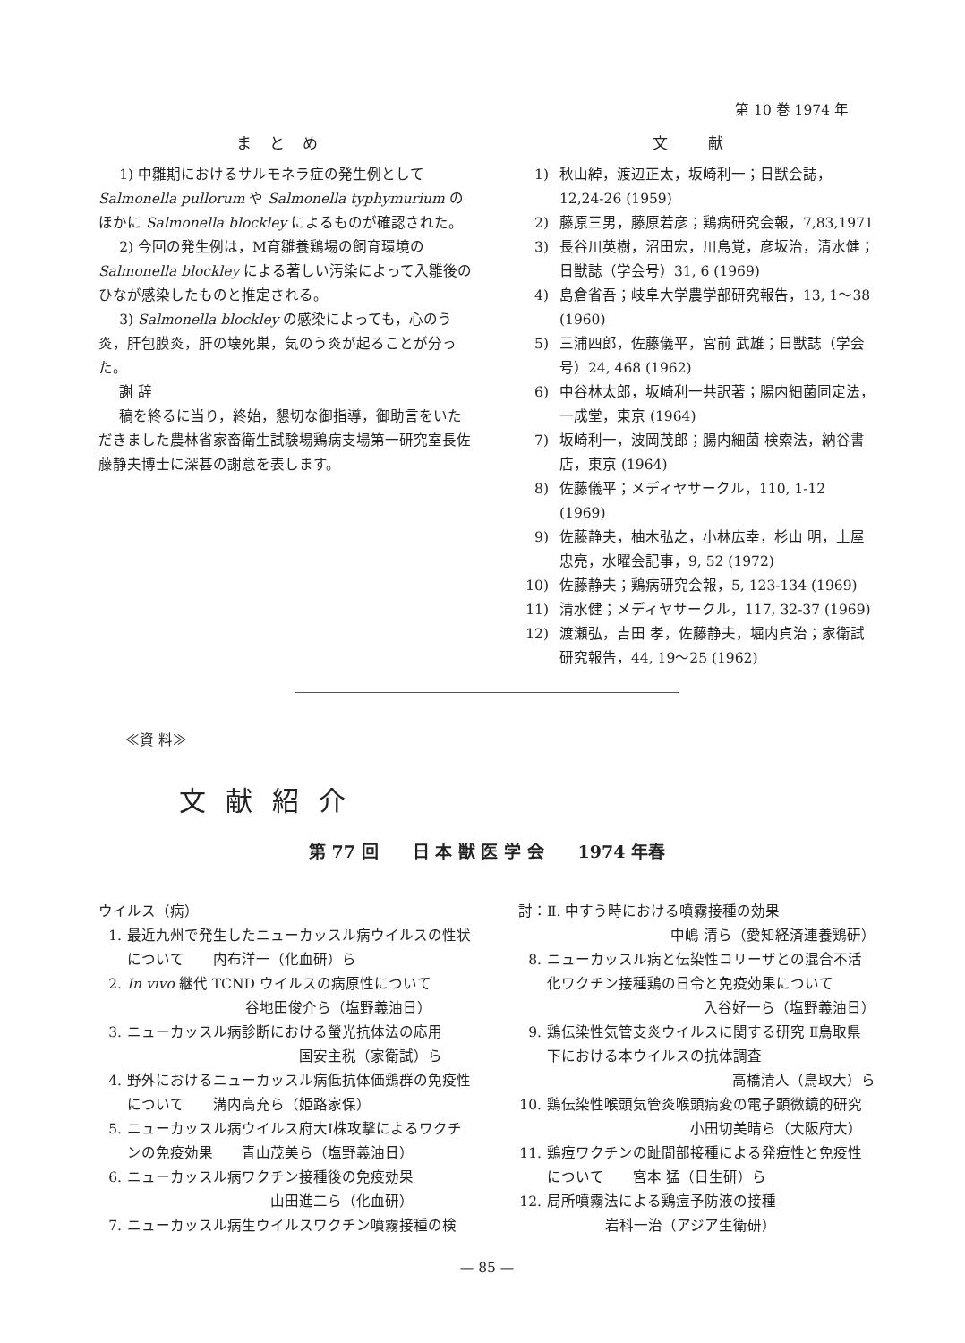第 10 巻 1974 年
まとめ
1) 中雛期におけるサルモネラ症の発生例として Salmonella pullorum や Salmonella typhymurium のほかに Salmonella blockley によるものが確認された。
2) 今回の発生例は，M育雛養鶏場の飼育環境の Salmonella blockley による著しい汚染によって入雛後のひなが感染したものと推定される。
3) Salmonella blockley の感染によっても，心のう炎，肝包膜炎，肝の壊死巣，気のう炎が起ることが分った。
謝 辞
稿を終るに当り，終始，懇切な御指導，御助言をいただきました農林省家畜衛生試験場鶏病支場第一研究室長佐藤静夫博士に深甚の謝意を表します。
文 献
1) 秋山綽，渡辺正太，坂崎利一；日獣会誌，12,24-26 (1959)
2) 藤原三男，藤原若彦；鶏病研究会報，7,83,1971
3) 長谷川英樹，沼田宏，川島覚，彦坂治，清水健；日獣誌（学会号）31, 6 (1969)
4) 島倉省吾；岐阜大学農学部研究報告，13, 1～38 (1960)
5) 三浦四郎，佐藤儀平，宮前 武雄；日獣誌（学会号）24, 468 (1962)
6) 中谷林太郎，坂崎利一共訳著；腸内細菌同定法，一成堂，東京 (1964)
7) 坂崎利一，波岡茂郎；腸内細菌 検索法，納谷書店，東京 (1964)
8) 佐藤儀平；メディヤサークル，110, 1-12 (1969)
9) 佐藤静夫，柚木弘之，小林広幸，杉山 明，土屋忠亮，水曜会記事，9, 52 (1972)
10) 佐藤静夫；鶏病研究会報，5, 123-134 (1969)
11) 清水健；メディヤサークル，117, 32-37 (1969)
12) 渡瀬弘，吉田 孝，佐藤静夫，堀内貞治；家衛試研究報告，44, 19～25 (1962)
≪資 料≫
文献紹介
第 77 回　　日 本 獣 医 学 会　　1974 年春
ウイルス（病）
1. 最近九州で発生したニューカッスル病ウイルスの性状について　　内布洋一（化血研）ら
2. In vivo 継代 TCND ウイルスの病原性について
谷地田俊介ら（塩野義油日）
3. ニューカッスル病診断における螢光抗体法の応用
国安主税（家衛試）ら
4. 野外におけるニューカッスル病低抗体価鶏群の免疫性について　　溝内高充ら（姫路家保）
5. ニューカッスル病ウイルス府大Ⅰ株攻撃によるワクチンの免疫効果　　青山茂美ら（塩野義油日）
6. ニューカッスル病ワクチン接種後の免疫効果
山田進二ら（化血研）
7. ニューカッスル病生ウイルスワクチン噴霧接種の検
討：Ⅱ. 中すう時における噴霧接種の効果
中嶋 清ら（愛知経済連養鶏研）
8. ニューカッスル病と伝染性コリーザとの混合不活化ワクチン接種鶏の日令と免疫効果について
入谷好一ら（塩野義油日）
9. 鶏伝染性気管支炎ウイルスに関する研究 Ⅱ鳥取県下における本ウイルスの抗体調査
高橋清人（鳥取大）ら
10. 鶏伝染性喉頭気管炎喉頭病変の電子顕微鏡的研究
小田切美晴ら（大阪府大）
11. 鶏痘ワクチンの趾間部接種による発痘性と免疫性について　　宮本 猛（日生研）ら
12. 局所噴霧法による鶏痘予防液の接種
岩科一治（アジア生衛研）
— 85 —